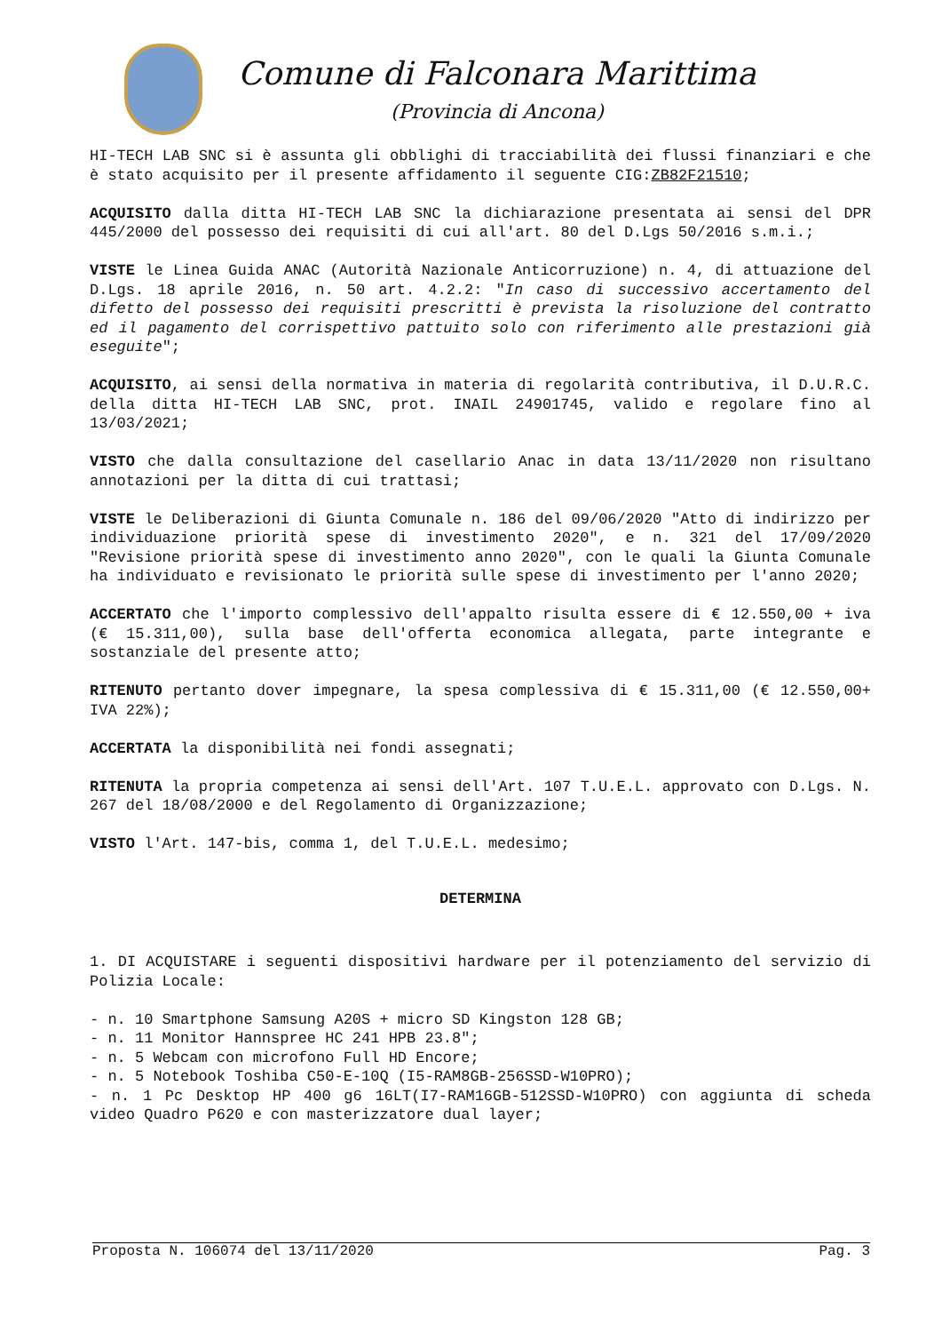Comune di Falconara Marittima
(Provincia di Ancona)
HI-TECH LAB SNC si è assunta gli obblighi di tracciabilità dei flussi finanziari e che è stato acquisito per il presente affidamento il seguente CIG:ZB82F21510;
ACQUISITO dalla ditta HI-TECH LAB SNC la dichiarazione presentata ai sensi del DPR 445/2000 del possesso dei requisiti di cui all'art. 80 del D.Lgs 50/2016 s.m.i.;
VISTE le Linea Guida ANAC (Autorità Nazionale Anticorruzione) n. 4, di attuazione del D.Lgs. 18 aprile 2016, n. 50 art. 4.2.2: "In caso di successivo accertamento del difetto del possesso dei requisiti prescritti è prevista la risoluzione del contratto ed il pagamento del corrispettivo pattuito solo con riferimento alle prestazioni già eseguite";
ACQUISITO, ai sensi della normativa in materia di regolarità contributiva, il D.U.R.C. della ditta HI-TECH LAB SNC, prot. INAIL 24901745, valido e regolare fino al 13/03/2021;
VISTO che dalla consultazione del casellario Anac in data 13/11/2020 non risultano annotazioni per la ditta di cui trattasi;
VISTE le Deliberazioni di Giunta Comunale n. 186 del 09/06/2020 "Atto di indirizzo per individuazione priorità spese di investimento 2020", e n. 321 del 17/09/2020 "Revisione priorità spese di investimento anno 2020", con le quali la Giunta Comunale ha individuato e revisionato le priorità sulle spese di investimento per l'anno 2020;
ACCERTATO che l'importo complessivo dell'appalto risulta essere di € 12.550,00 + iva (€ 15.311,00), sulla base dell'offerta economica allegata, parte integrante e sostanziale del presente atto;
RITENUTO pertanto dover impegnare, la spesa complessiva di € 15.311,00 (€ 12.550,00+ IVA 22%);
ACCERTATA la disponibilità nei fondi assegnati;
RITENUTA la propria competenza ai sensi dell'Art. 107 T.U.E.L. approvato con D.Lgs. N. 267 del 18/08/2000 e del Regolamento di Organizzazione;
VISTO l'Art. 147-bis, comma 1, del T.U.E.L. medesimo;
DETERMINA
1. DI ACQUISTARE i seguenti dispositivi hardware per il potenziamento del servizio di Polizia Locale:
- n. 10 Smartphone Samsung A20S + micro SD Kingston 128 GB;
- n. 11 Monitor Hannspree HC 241 HPB 23.8";
- n. 5 Webcam con microfono Full HD Encore;
- n. 5 Notebook Toshiba C50-E-10Q (I5-RAM8GB-256SSD-W10PRO);
- n. 1 Pc Desktop HP 400 g6 16LT(I7-RAM16GB-512SSD-W10PRO) con aggiunta di scheda video Quadro P620 e con masterizzatore dual layer;
Proposta N. 106074 del 13/11/2020 Pag. 3